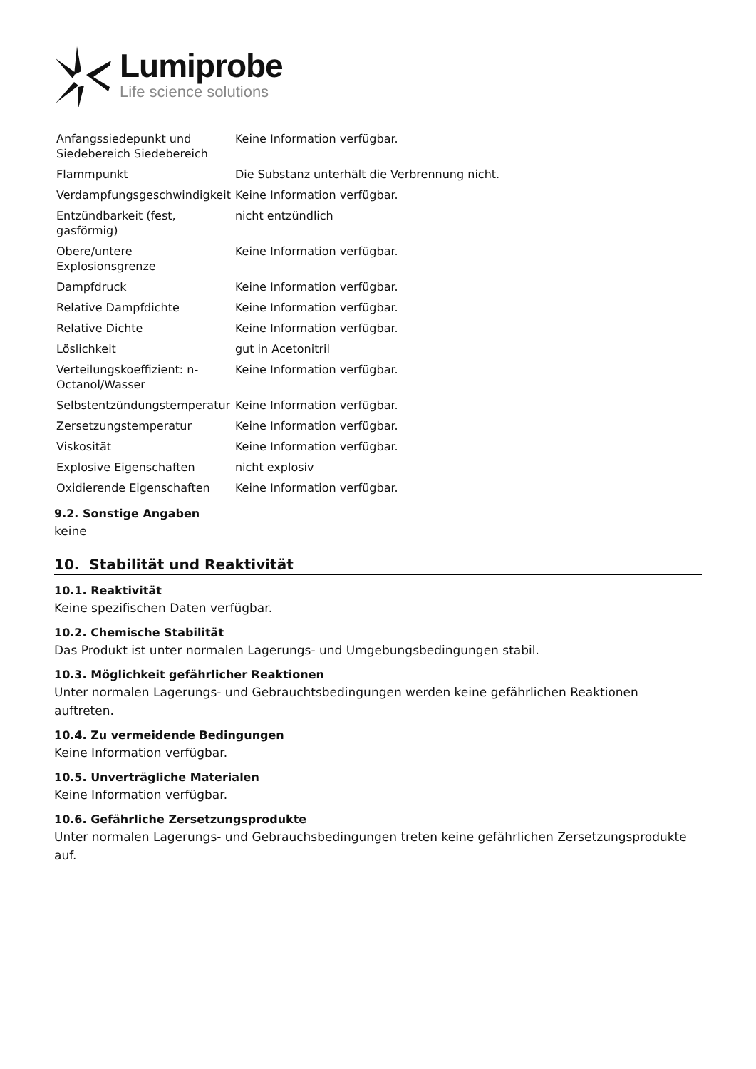Lumiprobe
Life science solutions
| Anfangssiedepunkt und Siedebereich Siedebereich | Keine Information verfügbar. |
| Flammpunkt | Die Substanz unterhält die Verbrennung nicht. |
| Verdampfungsgeschwindigkeit | Keine Information verfügbar. |
| Entzündbarkeit (fest, gasförmig) | nicht entzündlich |
| Obere/untere Explosionsgrenze | Keine Information verfügbar. |
| Dampfdruck | Keine Information verfügbar. |
| Relative Dampfdichte | Keine Information verfügbar. |
| Relative Dichte | Keine Information verfügbar. |
| Löslichkeit | gut in Acetonitril |
| Verteilungskoeffizient: n-Octanol/Wasser | Keine Information verfügbar. |
| Selbstentzündungstemperatur | Keine Information verfügbar. |
| Zersetzungstemperatur | Keine Information verfügbar. |
| Viskosität | Keine Information verfügbar. |
| Explosive Eigenschaften | nicht explosiv |
| Oxidierende Eigenschaften | Keine Information verfügbar. |
9.2. Sonstige Angaben
keine
10. Stabilität und Reaktivität
10.1. Reaktivität
Keine spezifischen Daten verfügbar.
10.2. Chemische Stabilität
Das Produkt ist unter normalen Lagerungs- und Umgebungsbedingungen stabil.
10.3. Möglichkeit gefährlicher Reaktionen
Unter normalen Lagerungs- und Gebrauchtsbedingungen werden keine gefährlichen Reaktionen auftreten.
10.4. Zu vermeidende Bedingungen
Keine Information verfügbar.
10.5. Unverträgliche Materialen
Keine Information verfügbar.
10.6. Gefährliche Zersetzungsprodukte
Unter normalen Lagerungs- und Gebrauchsbedingungen treten keine gefährlichen Zersetzungsprodukte auf.